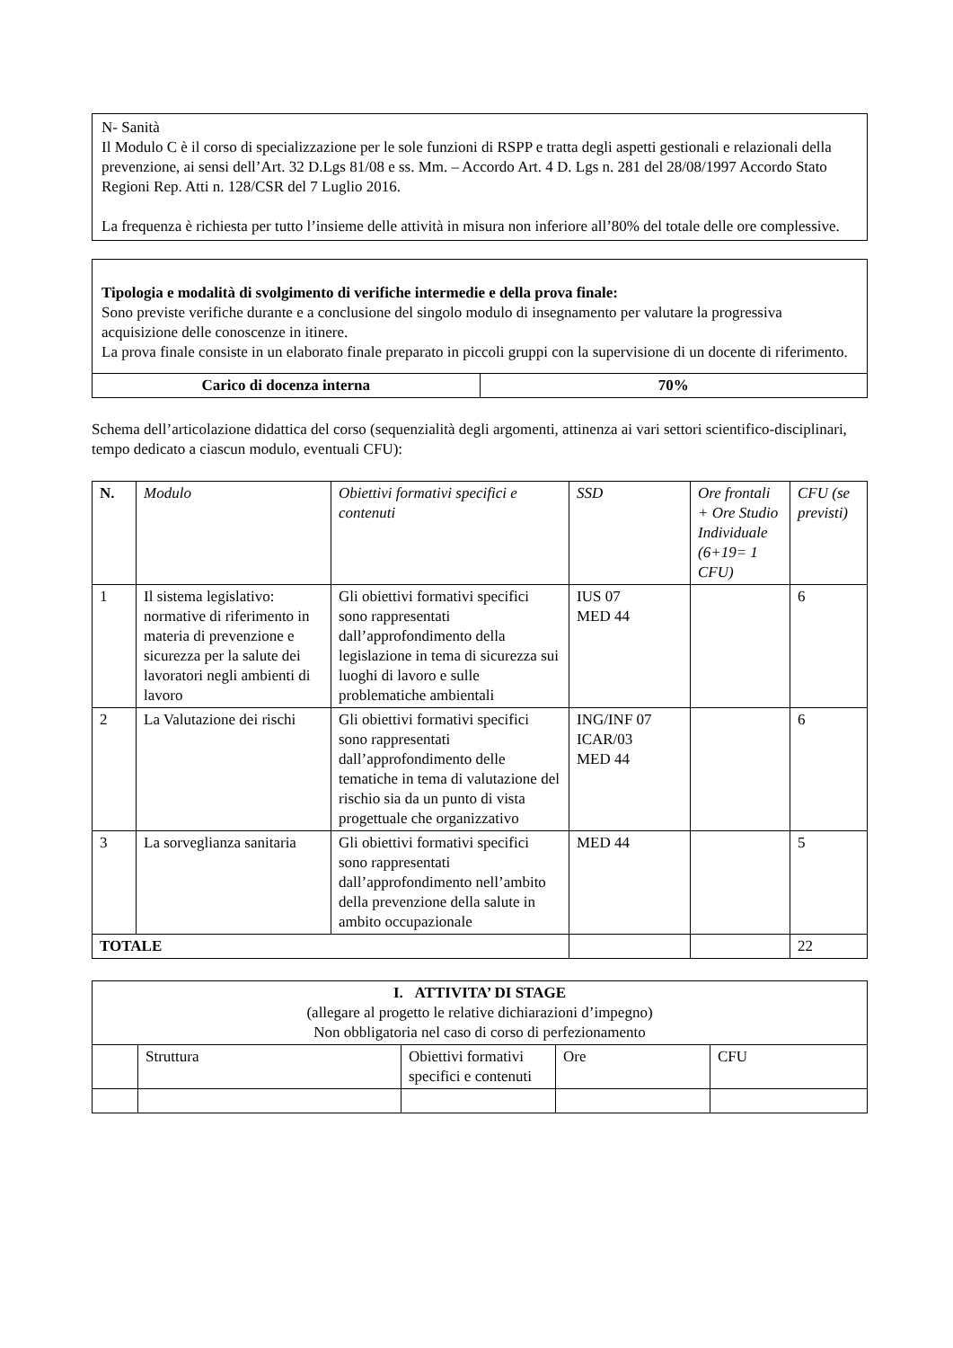N- Sanità
Il Modulo C è il corso di specializzazione per le sole funzioni di RSPP e tratta degli aspetti gestionali e relazionali della prevenzione, ai sensi dell’Art. 32 D.Lgs 81/08 e ss. Mm. – Accordo Art. 4 D. Lgs n. 281 del 28/08/1997 Accordo Stato Regioni Rep. Atti n. 128/CSR del 7 Luglio 2016.
La frequenza è richiesta per tutto l’insieme delle attività in misura non inferiore all’80% del totale delle ore complessive.
Tipologia e modalità di svolgimento di verifiche intermedie e della prova finale:
Sono previste verifiche durante e a conclusione del singolo modulo di insegnamento per valutare la progressiva acquisizione delle conoscenze in itinere.
La prova finale consiste in un elaborato finale preparato in piccoli gruppi con la supervisione di un docente di riferimento.
| Carico di docenza interna | 70% |
| --- | --- |
Schema dell’articolazione didattica del corso (sequenzialità degli argomenti, attinenza ai vari settori scientifico-disciplinari, tempo dedicato a ciascun modulo, eventuali CFU):
| N. | Modulo | Obiettivi formativi specifici e contenuti | SSD | Ore frontali + Ore Studio Individuale (6+19= 1 CFU) | CFU (se previsti) |
| --- | --- | --- | --- | --- | --- |
| 1 | Il sistema legislativo: normative di riferimento in materia di prevenzione e sicurezza per la salute dei lavoratori negli ambienti di lavoro | Gli obiettivi formativi specifici sono rappresentati dall’approfondimento della legislazione in tema di sicurezza sui luoghi di lavoro e sulle problematiche ambientali | IUS 07 MED 44 | | 6 |
| 2 | La Valutazione dei rischi | Gli obiettivi formativi specifici sono rappresentati dall’approfondimento delle tematiche in tema di valutazione del rischio sia da un punto di vista progettuale che organizzativo | ING/INF 07 ICAR/03 MED 44 | | 6 |
| 3 | La sorveglianza sanitaria | Gli obiettivi formativi specifici sono rappresentati dall’approfondimento nell’ambito della prevenzione della salute in ambito occupazionale | MED 44 | | 5 |
| TOTALE | | | | | 22 |
| I. ATTIVITA’ DI STAGE (allegare al progetto le relative dichiarazioni d’impegno) Non obbligatoria nel caso di corso di perfezionamento | | | | |
| | Struttura | Obiettivi formativi specifici e contenuti | Ore | CFU |